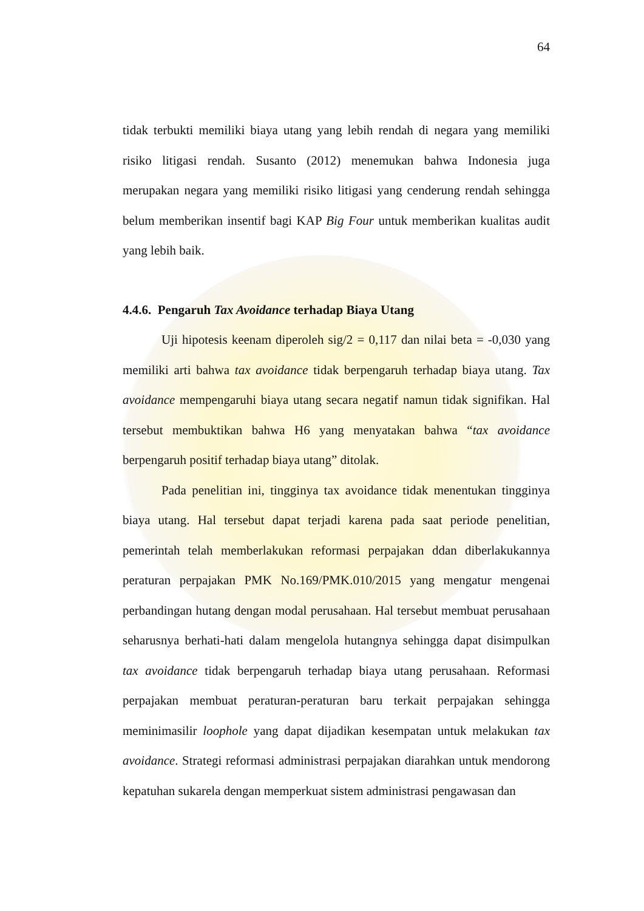64
tidak terbukti memiliki biaya utang yang lebih rendah di negara yang memiliki risiko litigasi rendah. Susanto (2012) menemukan bahwa Indonesia juga merupakan negara yang memiliki risiko litigasi yang cenderung rendah sehingga belum memberikan insentif bagi KAP Big Four untuk memberikan kualitas audit yang lebih baik.
4.4.6. Pengaruh Tax Avoidance terhadap Biaya Utang
Uji hipotesis keenam diperoleh sig/2 = 0,117 dan nilai beta = -0,030 yang memiliki arti bahwa tax avoidance tidak berpengaruh terhadap biaya utang. Tax avoidance mempengaruhi biaya utang secara negatif namun tidak signifikan. Hal tersebut membuktikan bahwa H6 yang menyatakan bahwa “tax avoidance berpengaruh positif terhadap biaya utang” ditolak.
Pada penelitian ini, tingginya tax avoidance tidak menentukan tingginya biaya utang. Hal tersebut dapat terjadi karena pada saat periode penelitian, pemerintah telah memberlakukan reformasi perpajakan ddan diberlakukannya peraturan perpajakan PMK No.169/PMK.010/2015 yang mengatur mengenai perbandingan hutang dengan modal perusahaan. Hal tersebut membuat perusahaan seharusnya berhati-hati dalam mengelola hutangnya sehingga dapat disimpulkan tax avoidance tidak berpengaruh terhadap biaya utang perusahaan. Reformasi perpajakan membuat peraturan-peraturan baru terkait perpajakan sehingga meminimasilir loophole yang dapat dijadikan kesempatan untuk melakukan tax avoidance. Strategi reformasi administrasi perpajakan diarahkan untuk mendorong kepatuhan sukarela dengan memperkuat sistem administrasi pengawasan dan